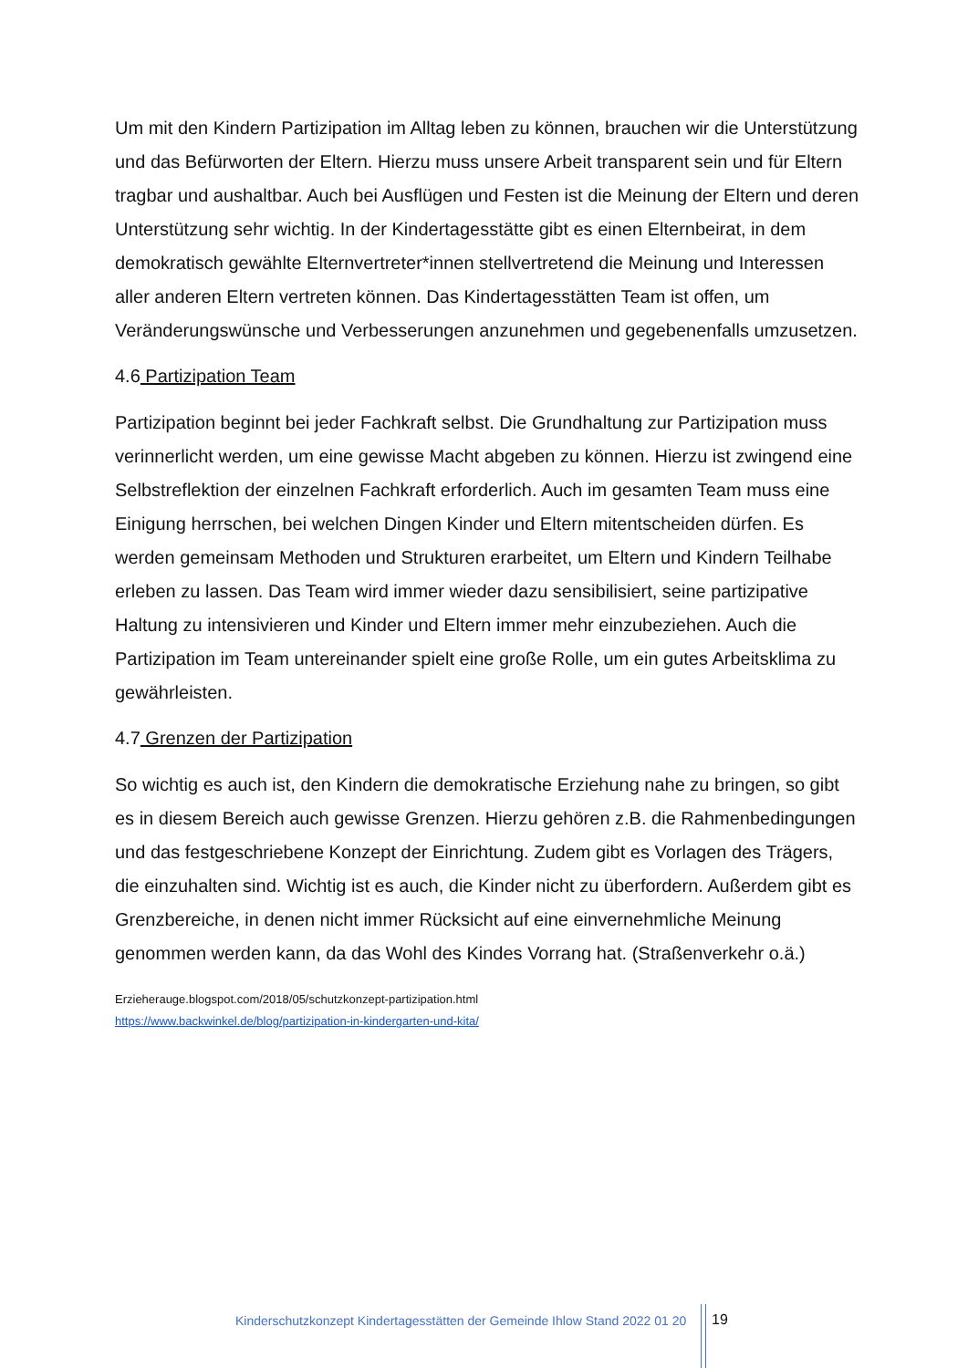Um mit den Kindern Partizipation im Alltag leben zu können, brauchen wir die Unterstützung und das Befürworten der Eltern. Hierzu muss unsere Arbeit transparent sein und für Eltern tragbar und aushaltbar. Auch bei Ausflügen und Festen ist die Meinung der Eltern und deren Unterstützung sehr wichtig. In der Kindertagesstätte gibt es einen Elternbeirat, in dem demokratisch gewählte Elternvertreter*innen stellvertretend die Meinung und Interessen aller anderen Eltern vertreten können. Das Kindertagesstätten Team ist offen, um Veränderungswünsche und Verbesserungen anzunehmen und gegebenenfalls umzusetzen.
4.6 Partizipation Team
Partizipation beginnt bei jeder Fachkraft selbst. Die Grundhaltung zur Partizipation muss verinnerlicht werden, um eine gewisse Macht abgeben zu können. Hierzu ist zwingend eine Selbstreflektion der einzelnen Fachkraft erforderlich. Auch im gesamten Team muss eine Einigung herrschen, bei welchen Dingen Kinder und Eltern mitentscheiden dürfen. Es werden gemeinsam Methoden und Strukturen erarbeitet, um Eltern und Kindern Teilhabe erleben zu lassen. Das Team wird immer wieder dazu sensibilisiert, seine partizipative Haltung zu intensivieren und Kinder und Eltern immer mehr einzubeziehen. Auch die Partizipation im Team untereinander spielt eine große Rolle, um ein gutes Arbeitsklima zu gewährleisten.
4.7 Grenzen der Partizipation
So wichtig es auch ist, den Kindern die demokratische Erziehung nahe zu bringen, so gibt es in diesem Bereich auch gewisse Grenzen. Hierzu gehören z.B. die Rahmenbedingungen und das festgeschriebene Konzept der Einrichtung. Zudem gibt es Vorlagen des Trägers, die einzuhalten sind. Wichtig ist es auch, die Kinder nicht zu überfordern. Außerdem gibt es Grenzbereiche, in denen nicht immer Rücksicht auf eine einvernehmliche Meinung genommen werden kann, da das Wohl des Kindes Vorrang hat. (Straßenverkehr o.ä.)
Erzieherauge.blogspot.com/2018/05/schutzkonzept-partizipation.html
https://www.backwinkel.de/blog/partizipation-in-kindergarten-und-kita/
Kinderschutzkonzept Kindertagesstätten der Gemeinde Ihlow Stand 2022 01 20
19